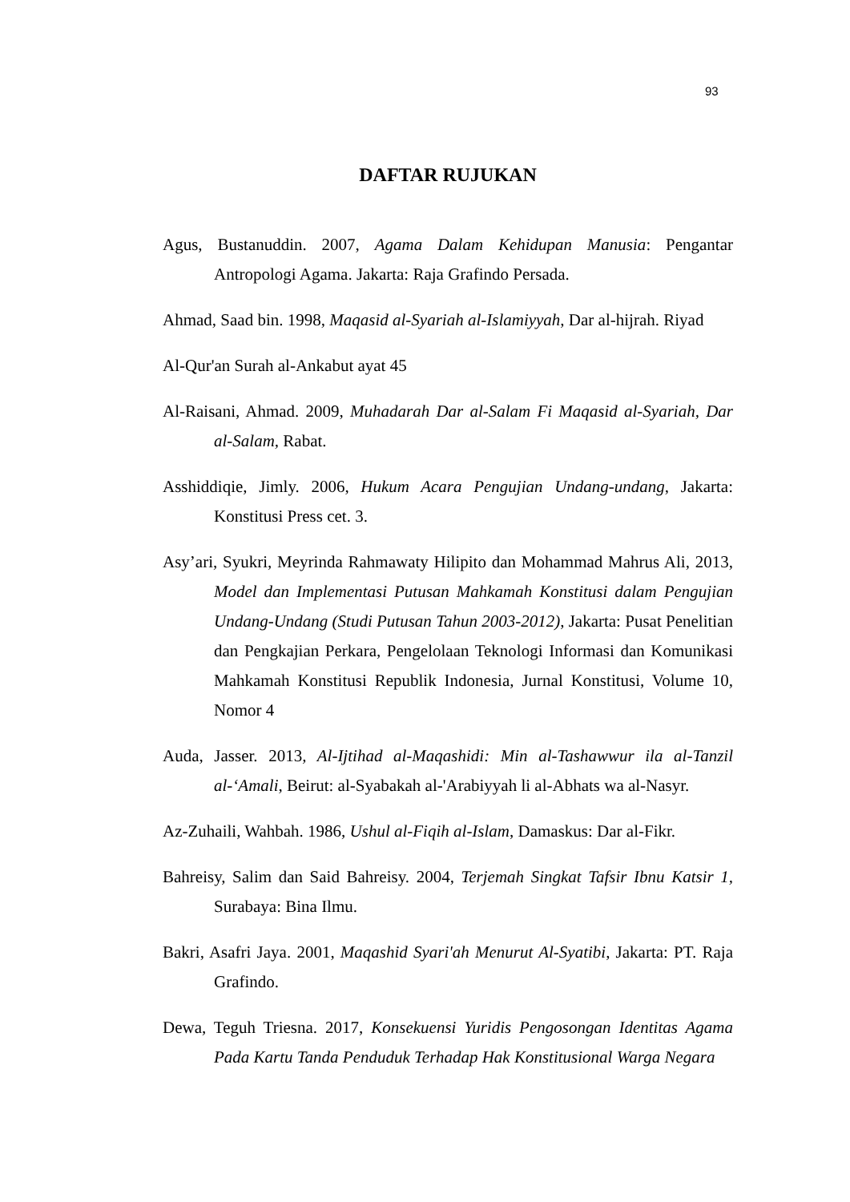93
DAFTAR RUJUKAN
Agus, Bustanuddin. 2007, Agama Dalam Kehidupan Manusia: Pengantar Antropologi Agama. Jakarta: Raja Grafindo Persada.
Ahmad, Saad bin. 1998, Maqasid al-Syariah al-Islamiyyah, Dar al-hijrah. Riyad
Al-Qur'an Surah al-Ankabut ayat 45
Al-Raisani, Ahmad. 2009, Muhadarah Dar al-Salam Fi Maqasid al-Syariah, Dar al-Salam, Rabat.
Asshiddiqie, Jimly. 2006, Hukum Acara Pengujian Undang-undang, Jakarta: Konstitusi Press cet. 3.
Asy’ari, Syukri, Meyrinda Rahmawaty Hilipito dan Mohammad Mahrus Ali, 2013, Model dan Implementasi Putusan Mahkamah Konstitusi dalam Pengujian Undang-Undang (Studi Putusan Tahun 2003-2012), Jakarta: Pusat Penelitian dan Pengkajian Perkara, Pengelolaan Teknologi Informasi dan Komunikasi Mahkamah Konstitusi Republik Indonesia, Jurnal Konstitusi, Volume 10, Nomor 4
Auda, Jasser. 2013, Al-Ijtihad al-Maqashidi: Min al-Tashawwur ila al-Tanzil al-‘Amali, Beirut: al-Syabakah al-'Arabiyyah li al-Abhats wa al-Nasyr.
Az-Zuhaili, Wahbah. 1986, Ushul al-Fiqih al-Islam, Damaskus: Dar al-Fikr.
Bahreisy, Salim dan Said Bahreisy. 2004, Terjemah Singkat Tafsir Ibnu Katsir 1, Surabaya: Bina Ilmu.
Bakri, Asafri Jaya. 2001, Maqashid Syari'ah Menurut Al-Syatibi, Jakarta: PT. Raja Grafindo.
Dewa, Teguh Triesna. 2017, Konsekuensi Yuridis Pengosongan Identitas Agama Pada Kartu Tanda Penduduk Terhadap Hak Konstitusional Warga Negara